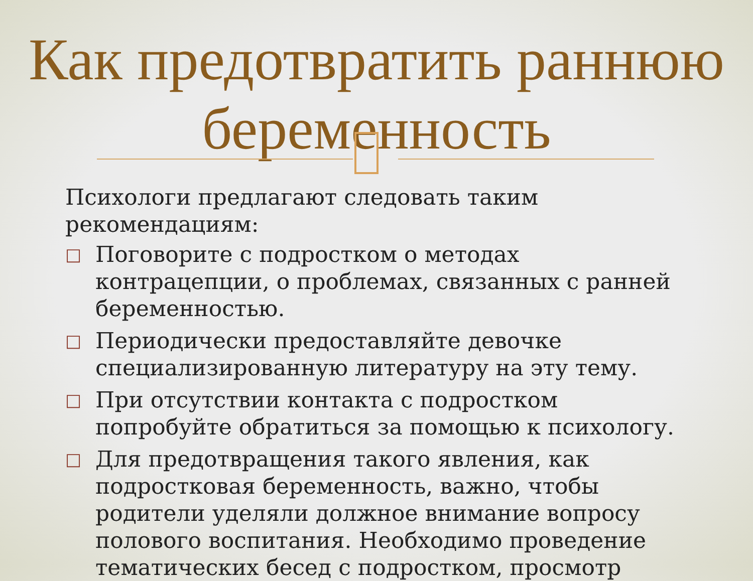Как предотвратить раннюю беременность
Психологи предлагают следовать таким рекомендациям:
□ Поговорите с подростком о методах контрацепции, о проблемах, связанных с ранней беременностью.
□ Периодически предоставляйте девочке специализированную литературу на эту тему.
□ При отсутствии контакта с подростком попробуйте обратиться за помощью к психологу.
□ Для предотвращения такого явления, как подростковая беременность, важно, чтобы родители уделяли должное внимание вопросу полового воспитания. Необходимо проведение тематических бесед с подростком, просмотр